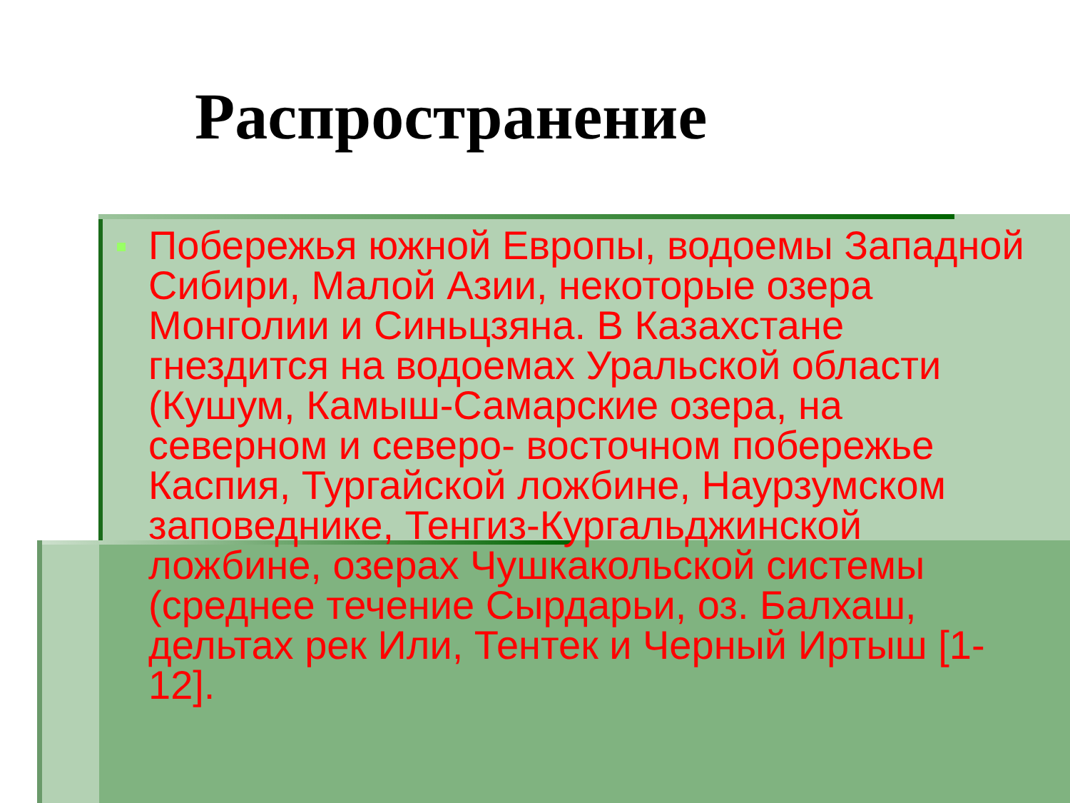Распространение
Побережья южной Европы, водоемы Западной Сибири, Малой Азии, некоторые озера Монголии и Синьцзяна. В Казахстане гнездится на водоемах Уральской области (Кушум, Камыш-Самарские озера, на северном и северо- восточном побережье Каспия, Тургайской ложбине, Наурзумском заповеднике, Тенгиз-Кургальджинской ложбине, озерах Чушкакольской системы (среднее течение Сырдарьи, оз. Балхаш, дельтах рек Или, Тентек и Черный Иртыш [1-12].